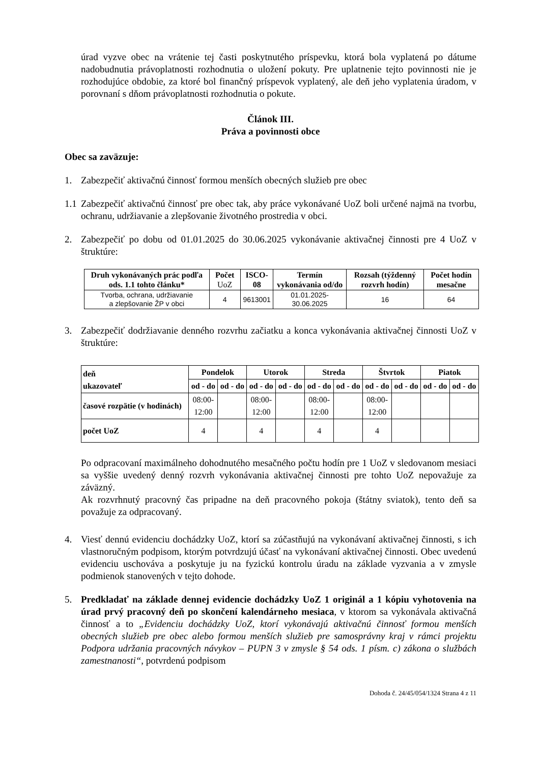úrad vyzve obec na vrátenie tej časti poskytnutého príspevku, ktorá bola vyplatená po dátume nadobudnutia právoplatnosti rozhodnutia o uložení pokuty. Pre uplatnenie tejto povinnosti nie je rozhodujúce obdobie, za ktoré bol finančný príspevok vyplatený, ale deň jeho vyplatenia úradom, v porovnaní s dňom právoplatnosti rozhodnutia o pokute.
Článok III.
Práva a povinnosti obce
Obec sa zaväzuje:
1. Zabezpečiť aktivačnú činnosť formou menších obecných služieb pre obec
1.1 Zabezpečiť aktivačnú činnosť pre obec tak, aby práce vykonávané UoZ boli určené najmä na tvorbu, ochranu, udržiavanie a zlepšovanie životného prostredia v obci.
2. Zabezpečiť po dobu od 01.01.2025 do 30.06.2025 vykonávanie aktivačnej činnosti pre 4 UoZ v štruktúre:
| Druh vykonávaných prác podľa ods. 1.1 tohto článku* | Počet UoZ | ISCO-08 | Termín vykonávania od/do | Rozsah (týždenný rozvrh hodín) | Počet hodín mesačne |
| --- | --- | --- | --- | --- | --- |
| Tvorba, ochrana, udržiavanie a zlepšovanie ŽP v obci | 4 | 9613001 | 01.01.2025- 30.06.2025 | 16 | 64 |
3. Zabezpečiť dodržiavanie denného rozvrhu začiatku a konca vykonávania aktivačnej činnosti UoZ v štruktúre:
| deň ukazovateľ | Pondelok | | Utorok | | Streda | | Štvrtok | | Piatok | |
| --- | --- | --- | --- | --- | --- | --- | --- | --- | --- | --- |
| | od - do | od - do | od - do | od - do | od - do | od - do | od - do | od - do | od - do | od - do |
| časové rozpätie (v hodinách) | 08:00- 12:00 | | 08:00- 12:00 | | 08:00- 12:00 | | 08:00- 12:00 | | | |
| počet UoZ | 4 | | 4 | | 4 | | 4 | | | |
Po odpracovaní maximálneho dohodnutého mesačného počtu hodín pre 1 UoZ v sledovanom mesiaci sa vyššie uvedený denný rozvrh vykonávania aktivačnej činnosti pre tohto UoZ nepovažuje za záväzný.
Ak rozvrhnutý pracovný čas pripadne na deň pracovného pokoja (štátny sviatok), tento deň sa považuje za odpracovaný.
4. Viesť dennú evidenciu dochádzky UoZ, ktorí sa zúčastňujú na vykonávaní aktivačnej činnosti, s ich vlastnoručným podpisom, ktorým potvrdzujú účasť na vykonávaní aktivačnej činnosti. Obec uvedenú evidenciu uschováva a poskytuje ju na fyzickú kontrolu úradu na základe vyzvania a v zmysle podmienok stanovených v tejto dohode.
5. Predkladať na základe dennej evidencie dochádzky UoZ 1 originál a 1 kópiu vyhotovenia na úrad prvý pracovný deň po skončení kalendárneho mesiaca, v ktorom sa vykonávala aktivačná činnosť a to „Evidenciu dochádzky UoZ, ktorí vykonávajú aktivačnú činnosť formou menších obecných služieb pre obec alebo formou menších služieb pre samosprávny kraj v rámci projektu Podpora udržania pracovných návykov – PUPN 3 v zmysle § 54 ods. 1 písm. c) zákona o službách zamestnanosti“, potvrdenú podpisom
Dohoda č. 24/45/054/1324 Strana 4 z 11